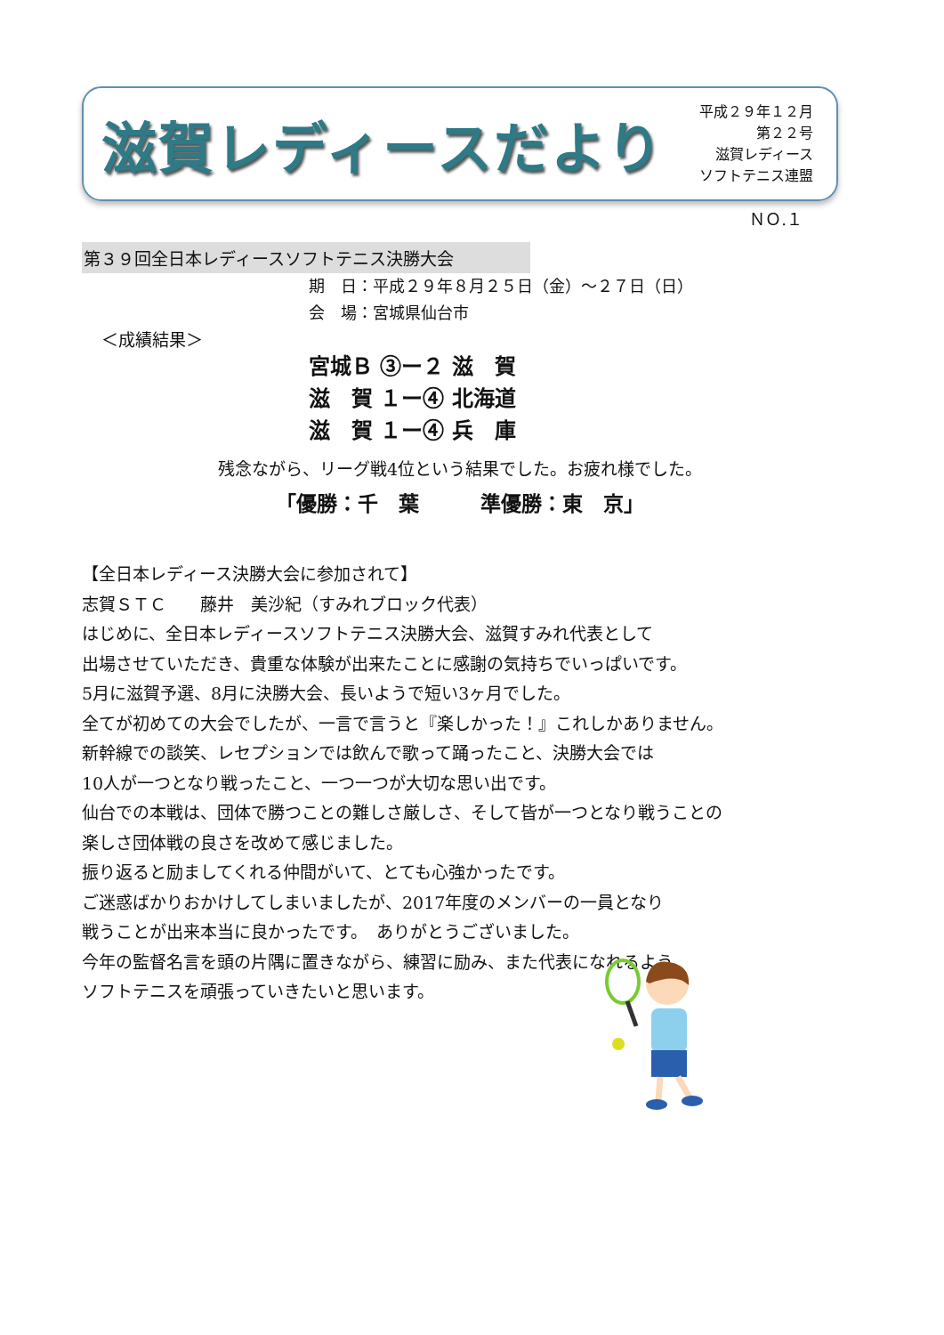滋賀レディースだより
平成２９年１２月
第２２号
滋賀レディース
ソフトテニス連盟
ＮＯ.１
第３９回全日本レディースソフトテニス決勝大会
期　日：平成２９年８月２５日（金）～２７日（日）
会　場：宮城県仙台市
＜成績結果＞
宮城Ｂ ③ー２ 滋　賀
滋　賀 １ー④ 北海道
滋　賀 １ー④ 兵　庫
残念ながら、リーグ戦4位という結果でした。お疲れ様でした。
「優勝：千　葉　　　準優勝：東　京」
【全日本レディース決勝大会に参加されて】
志賀ＳＴＣ　　藤井　美沙紀（すみれブロック代表）
はじめに、全日本レディースソフトテニス決勝大会、滋賀すみれ代表として
出場させていただき、貴重な体験が出来たことに感謝の気持ちでいっぱいです。
5月に滋賀予選、8月に決勝大会、長いようで短い3ヶ月でした。
全てが初めての大会でしたが、一言で言うと『楽しかった！』これしかありません。
新幹線での談笑、レセプションでは飲んで歌って踊ったこと、決勝大会では
10人が一つとなり戦ったこと、一つ一つが大切な思い出です。
仙台での本戦は、団体で勝つことの難しさ厳しさ、そして皆が一つとなり戦うことの
楽しさ団体戦の良さを改めて感じました。
振り返ると励ましてくれる仲間がいて、とても心強かったです。
ご迷惑ばかりおかけしてしまいましたが、2017年度のメンバーの一員となり
戦うことが出来本当に良かったです。　ありがとうございました。
今年の監督名言を頭の片隅に置きながら、練習に励み、また代表になれるよう
ソフトテニスを頑張っていきたいと思います。